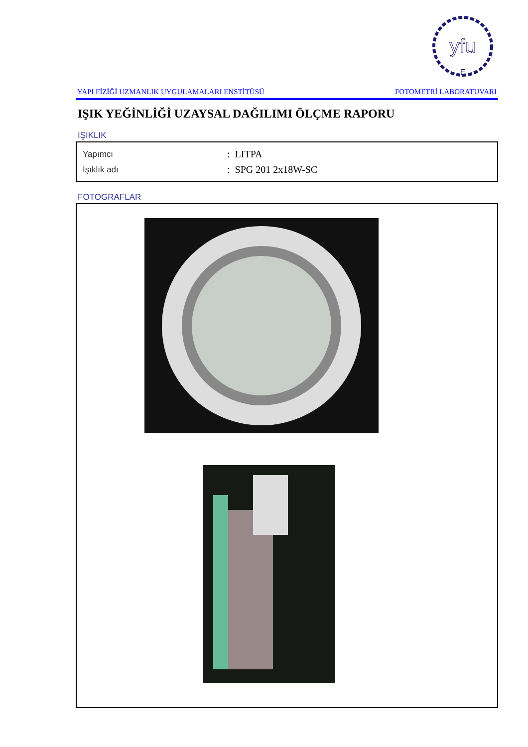yfu
E
YAPI FİZİĞİ UZMANLIK UYGULAMALARI ENSTİTÜSÜ FOTOMETRİ LABORATUVARI
IŞIK YEĞİNLİĞİ UZAYSAL DAĞILIMI ÖLÇME RAPORU
IŞIKLIK
| Yapımcı | : LITPA |
| Işıklık adı | : SPG 201 2x18W-SC |
FOTOGRAFLAR